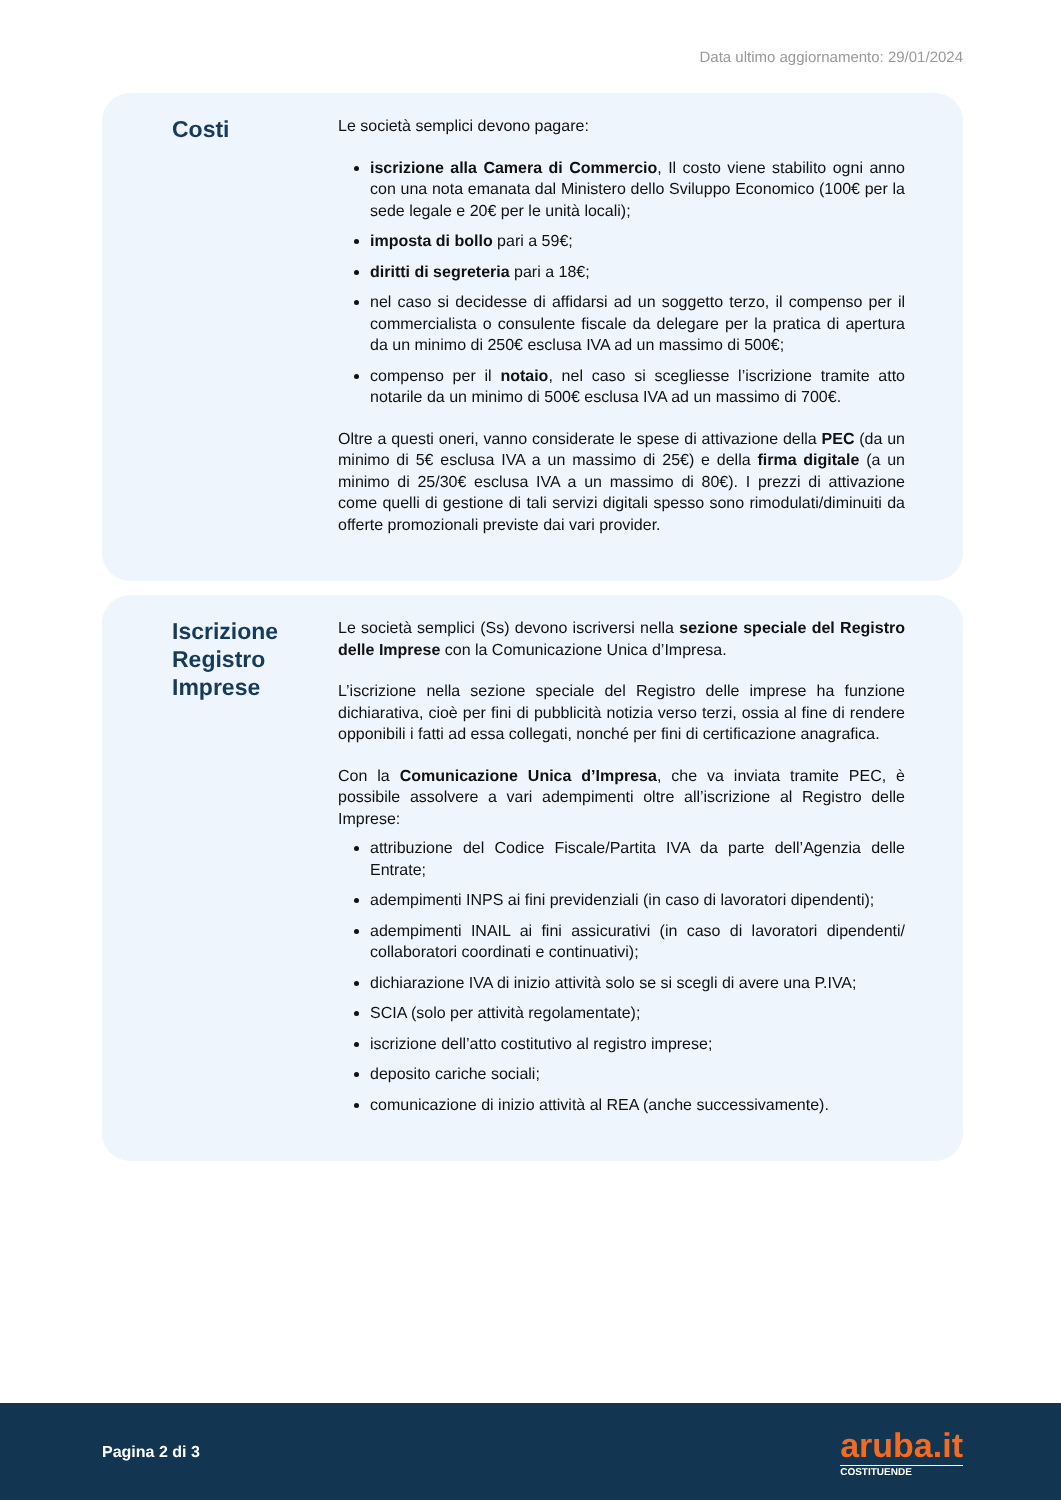Data ultimo aggiornamento: 29/01/2024
Costi
Le società semplici devono pagare:
iscrizione alla Camera di Commercio, Il costo viene stabilito ogni anno con una nota emanata dal Ministero dello Sviluppo Economico (100€ per la sede legale e 20€ per le unità locali);
imposta di bollo pari a 59€;
diritti di segreteria pari a 18€;
nel caso si decidesse di affidarsi ad un soggetto terzo, il compenso per il commercialista o consulente fiscale da delegare per la pratica di apertura da un minimo di 250€ esclusa IVA ad un massimo di 500€;
compenso per il notaio, nel caso si scegliesse l’iscrizione tramite atto notarile da un minimo di 500€ esclusa IVA ad un massimo di 700€.
Oltre a questi oneri, vanno considerate le spese di attivazione della PEC (da un minimo di 5€ esclusa IVA a un massimo di 25€) e della firma digitale (a un minimo di 25/30€ esclusa IVA a un massimo di 80€). I prezzi di attivazione come quelli di gestione di tali servizi digitali spesso sono rimodulati/diminuiti da offerte promozionali previste dai vari provider.
Iscrizione Registro Imprese
Le società semplici (Ss) devono iscriversi nella sezione speciale del Registro delle Imprese con la Comunicazione Unica d’Impresa.
L’iscrizione nella sezione speciale del Registro delle imprese ha funzione dichiarativa, cioè per fini di pubblicità notizia verso terzi, ossia al fine di rendere opponibili i fatti ad essa collegati, nonché per fini di certificazione anagrafica.
Con la Comunicazione Unica d’Impresa, che va inviata tramite PEC, è possibile assolvere a vari adempimenti oltre all’iscrizione al Registro delle Imprese:
attribuzione del Codice Fiscale/Partita IVA da parte dell’Agenzia delle Entrate;
adempimenti INPS ai fini previdenziali (in caso di lavoratori dipendenti);
adempimenti INAIL ai fini assicurativi (in caso di lavoratori dipendenti/ collaboratori coordinati e continuativi);
dichiarazione IVA di inizio attività solo se si scegli di avere una P.IVA;
SCIA (solo per attività regolamentate);
iscrizione dell’atto costitutivo al registro imprese;
deposito cariche sociali;
comunicazione di inizio attività al REA (anche successivamente).
Pagina 2 di 3
aruba.it
COSTITUENDE